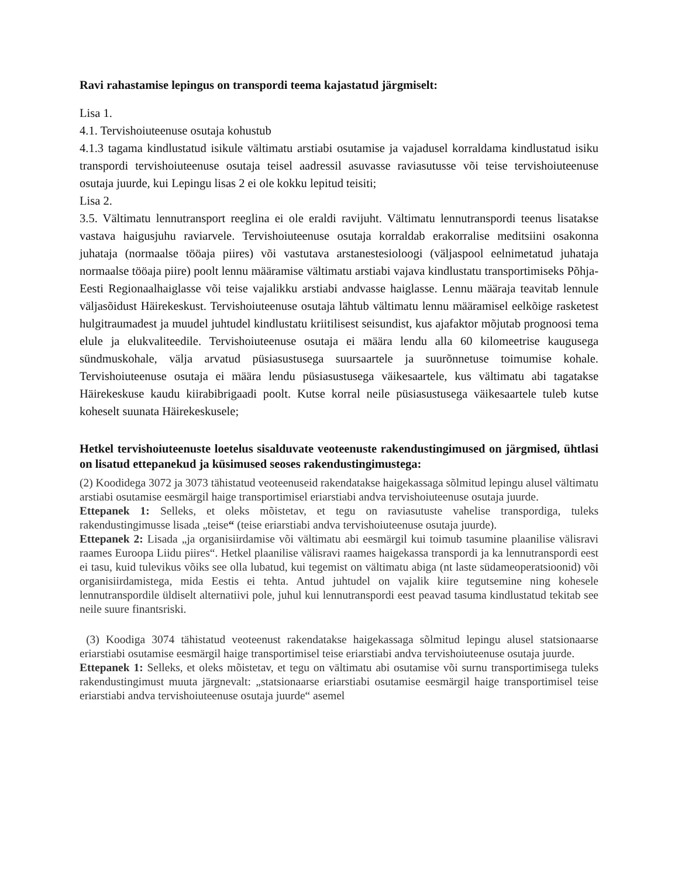Ravi rahastamise lepingus on transpordi teema kajastatud järgmiselt:
Lisa 1.
4.1. Tervishoiuteenuse osutaja kohustub
4.1.3 tagama kindlustatud isikule vältimatu arstiabi osutamise ja vajadusel korraldama kindlustatud isiku transpordi tervishoiuteenuse osutaja teisel aadressil asuvasse raviasutusse või teise tervishoiuteenuse osutaja juurde, kui Lepingu lisas 2 ei ole kokku lepitud teisiti;
Lisa 2.
3.5. Vältimatu lennutransport reeglina ei ole eraldi ravijuht. Vältimatu lennutranspordi teenus lisatakse vastava haigusjuhu raviarvele. Tervishoiuteenuse osutaja korraldab erakorralise meditsiini osakonna juhataja (normaalse tööaja piires) või vastutava arstanestesioloogi (väljaspool eelnimetatud juhataja normaalse tööaja piire) poolt lennu määramise vältimatu arstiabi vajava kindlustatu transportimiseks Põhja-Eesti Regionaalhaiglasse või teise vajalikku arstiabi andvasse haiglasse. Lennu määraja teavitab lennule väljasõidust Häirekeskust. Tervishoiuteenuse osutaja lähtub vältimatu lennu määramisel eelkõige rasketest hulgitraumadest ja muudel juhtudel kindlustatu kriitilisest seisundist, kus ajafaktor mõjutab prognoosi tema elule ja elukvaliteedile. Tervishoiuteenuse osutaja ei määra lendu alla 60 kilomeetrise kaugusega sündmuskohale, välja arvatud püsiasustusega suursaartele ja suurõnnetuse toimumise kohale. Tervishoiuteenuse osutaja ei määra lendu püsiasustusega väikesaartele, kus vältimatu abi tagatakse Häirekeskuse kaudu kiirabibrigaadi poolt. Kutse korral neile püsiasustusega väikesaartele tuleb kutse koheselt suunata Häirekeskusele;
Hetkel tervishoiuteenuste loetelus sisalduvate veoteenuste rakendustingimused on järgmised, ühtlasi on lisatud ettepanekud ja küsimused seoses rakendustingimustega:
(2) Koodidega 3072 ja 3073 tähistatud veoteenuseid rakendatakse haigekassaga sõlmitud lepingu alusel vältimatu arstiabi osutamise eesmärgil haige transportimisel eriarstiabi andva tervishoiuteenuse osutaja juurde.
Ettepanek 1: Selleks, et oleks mõistetav, et tegu on raviasutuste vahelise transpordiga, tuleks rakendustingimusse lisada „teise“ (teise eriarstiabi andva tervishoiuteenuse osutaja juurde).
Ettepanek 2: Lisada „ja organisiirdamise või vältimatu abi eesmärgil kui toimub tasumine plaanilise välisravi raames Euroopa Liidu piires“. Hetkel plaanilise välisravi raames haigekassa transpordi ja ka lennutranspordi eest ei tasu, kuid tulevikus võiks see olla lubatud, kui tegemist on vältimatu abiga (nt laste südameoperatsioonid) või organisiirdamistega, mida Eestis ei tehta. Antud juhtudel on vajalik kiire tegutsemine ning kohesele lennutranspordile üldiselt alternatiivi pole, juhul kui lennutranspordi eest peavad tasuma kindlustatud tekitab see neile suure finantsriski.
(3) Koodiga 3074 tähistatud veoteenust rakendatakse haigekassaga sõlmitud lepingu alusel statsionaarse eriarstiabi osutamise eesmärgil haige transportimisel teise eriarstiabi andva tervishoiuteenuse osutaja juurde.
Ettepanek 1: Selleks, et oleks mõistetav, et tegu on vältimatu abi osutamise või surnu transportimisega tuleks rakendustingimust muuta järgnevalt: „statsionaarse eriarstiabi osutamise eesmärgil haige transportimisel teise eriarstiabi andva tervishoiuteenuse osutaja juurde“ asemel